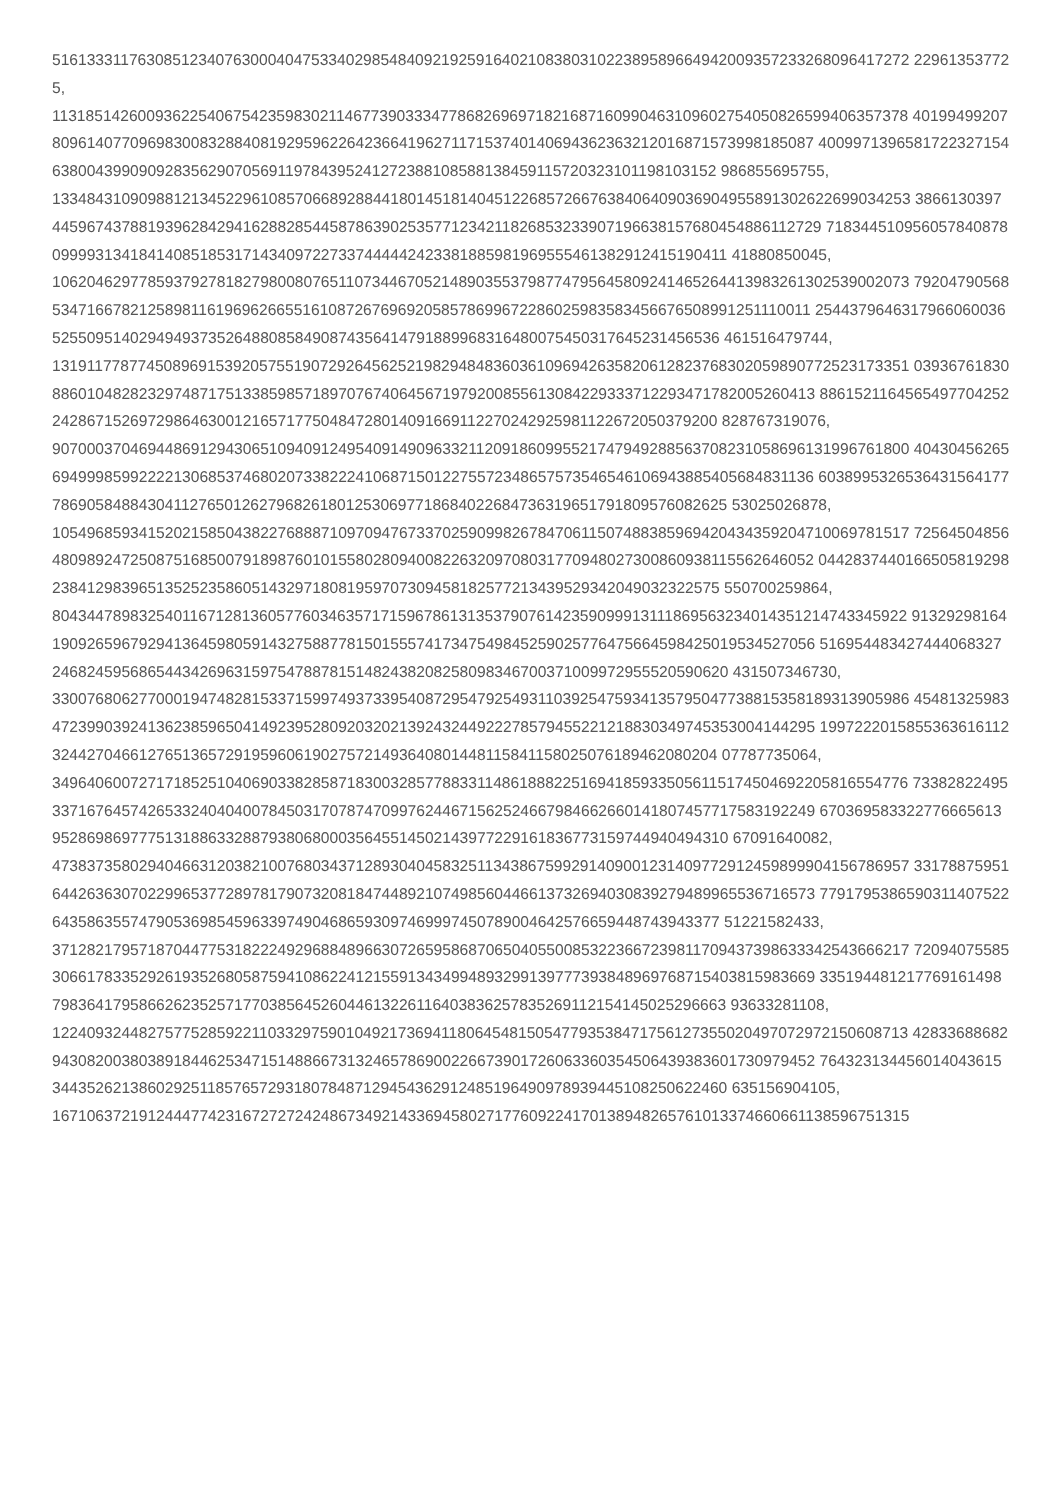516133311763085123407630004047533402985484092192591640210838031022389589664942009357233268096417272 229613537725,
113185142600936225406754235983021146773903334778682696971821687160990463109602754050826599406357378 401994992078096140770969830083288408192959622642366419627117153740140694362363212016871573998185087 400997139658172232715463800439909092835629070569119784395241272388108588138459115720323101198103152 986855695755,
133484310909881213452296108570668928844180145181404512268572667638406409036904955891302622699034253 386613039744596743788193962842941628828544587863902535771234211826853233907196638157680454886112729 718344510956057840878099993134184140851853171434097227337444442423381885981969555461382912415190411 41880850045,
106204629778593792781827980080765110734467052148903553798774795645809241465264413983261302539002073 792047905685347166782125898116196962665516108726769692058578699672286025983583456676508991251110011 254437964631796606003652550951402949493735264880858490874356414791889968316480075450317645231456536 461516479744,
131911778774508969153920575519072926456252198294848360361096942635820612823768302059890772523173351 039367618308860104828232974871751338598571897076740645671979200855613084229333712293471782005260413 886152116456549770425224286715269729864630012165717750484728014091669112270242925981122672050379200 828767319076,
907000370469448691294306510940912495409149096332112091860995521747949288563708231058696131996761800 404304562656949998599222213068537468020733822241068715012275572348657573546546106943885405684831136 6038995326536431564177786905848843041127650126279682618012530697718684022684736319651791809576082625 53025026878,
105496859341520215850438227688871097094767337025909982678470611507488385969420434359204710069781517 725645048564809892472508751685007918987601015580280940082263209708031770948027300860938115562646052 044283744016650581929823841298396513525235860514329718081959707309458182577213439529342049032322575 550700259864,
804344789832540116712813605776034635717159678613135379076142359099913111869563234014351214743345922 913292981641909265967929413645980591432758877815015557417347549845259025776475664598425019534527056 516954483427444068327246824595686544342696315975478878151482438208258098346700371009972955520590620 431507346730,
330076806277000194748281533715997493733954087295479254931103925475934135795047738815358189313905986 454813259834723990392413623859650414923952809203202139243244922278579455221218830349745353004144295 199722201585536361611232442704661276513657291959606190275721493640801448115841158025076189462080204 07787735064,
349640600727171852510406903382858718300328577883311486188822516941859335056115174504692205816554776 733828224953371676457426533240404007845031707874709976244671562524667984662660141807457717583192249 670369583322776665613952869869777513188633288793806800035645514502143977229161836773159744940494310 67091640082,
473837358029404663120382100768034371289304045832511343867599291409001231409772912459899904156786957 331788759516442636307022996537728978179073208184744892107498560446613732694030839279489965536716573 779179538659031140752264358635574790536985459633974904686593097469997450789004642576659448743943377 51221582433,
371282179571870447753182224929688489663072659586870650405500853223667239811709437398633342543666217 720940755853066178335292619352680587594108622412155913434994893299139777393848969768715403815983669 335194481217769161498798364179586626235257177038564526044613226116403836257835269112154145025296663 93633281108,
122409324482757752859221103329759010492173694118064548150547793538471756127355020497072972150608713 428336886829430820038038918446253471514886673132465786900226673901726063360354506439383601730979452 764323134456014043615344352621386029251185765729318078487129454362912485196490978939445108250622460 635156904105,
167106372191244477423167272724248673492143369458027177609224170138948265761013374660661138596751315